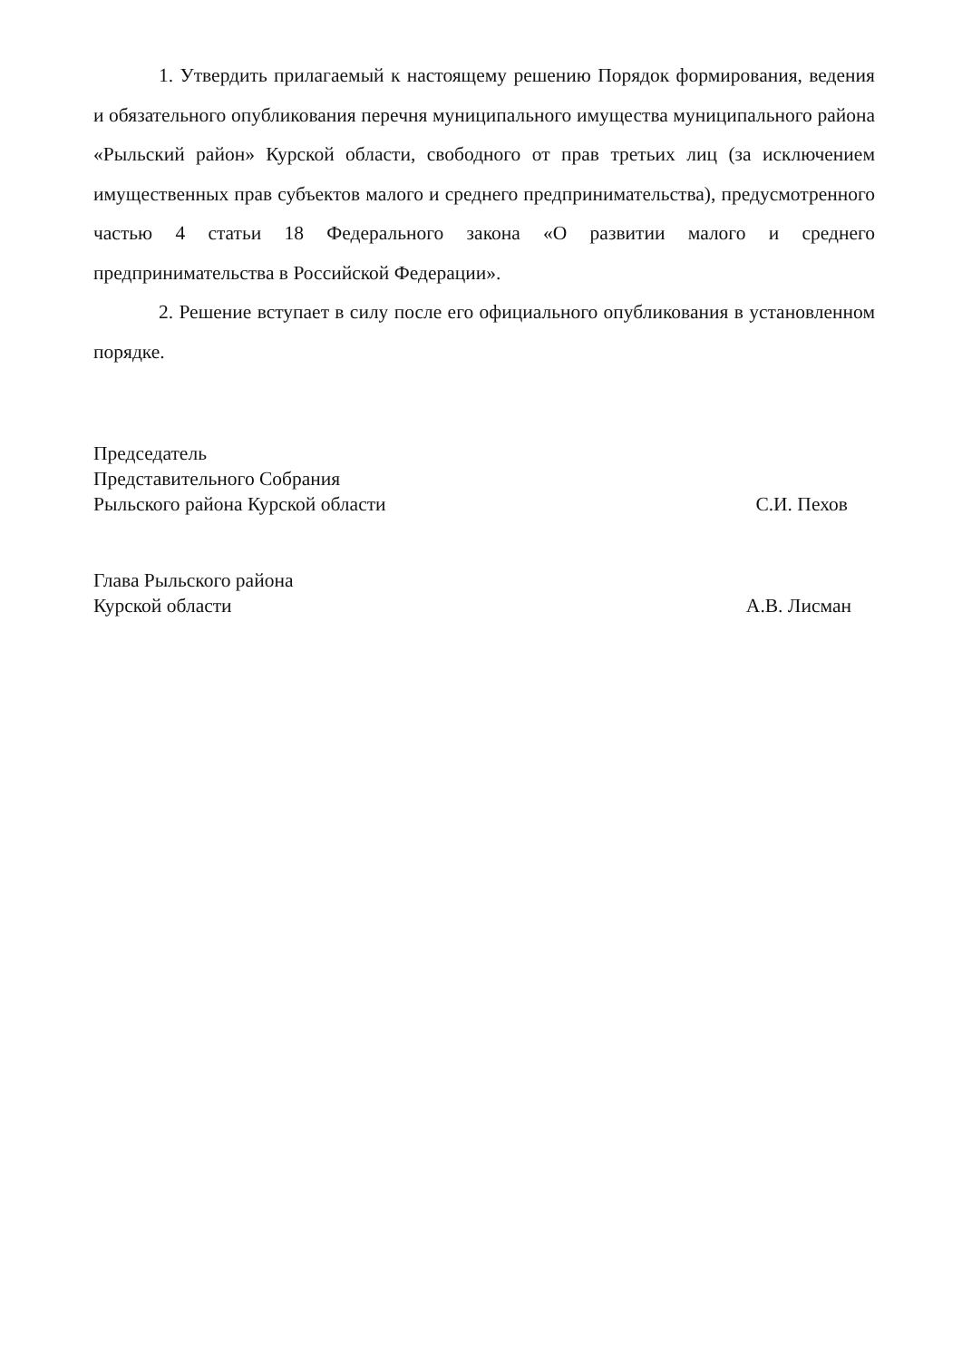1. Утвердить прилагаемый к настоящему решению Порядок формирования, ведения и обязательного опубликования перечня муниципального имущества муниципального района «Рыльский район» Курской области, свободного от прав третьих лиц (за исключением имущественных прав субъектов малого и среднего предпринимательства), предусмотренного частью 4 статьи 18 Федерального закона «О развитии малого и среднего предпринимательства в Российской Федерации».
2. Решение вступает в силу после его официального опубликования в установленном порядке.
Председатель
Представительного Собрания
Рыльского района Курской области
С.И. Пехов
Глава Рыльского района
Курской области
А.В. Лисман